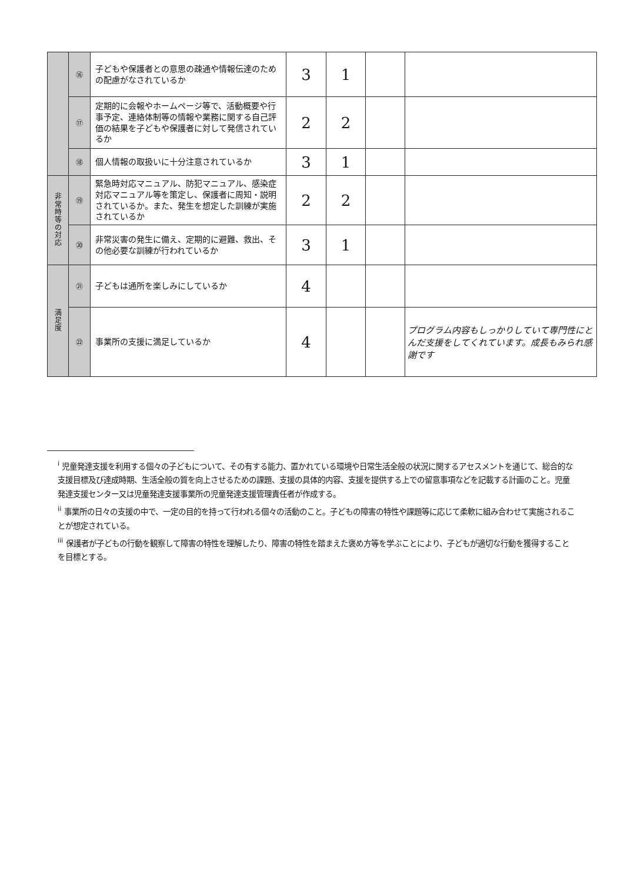| | ⑯ | 子どもや保護者との意思の疎通や情報伝達のための配慮がなされているか | 3 | 1 | | |
| | ⑰ | 定期的に会報やホームページ等で、活動概要や行事予定、連絡体制等の情報や業務に関する自己評価の結果を子どもや保護者に対して発信されているか | 2 | 2 | | |
| | ⑱ | 個人情報の取扱いに十分注意されているか | 3 | 1 | | |
| 非 常 時 等 の 対 応 | ⑲ | 緊急時対応マニュアル、防犯マニュアル、感染症対応マニュアル等を策定し、保護者に周知・説明されているか。また、発生を想定した訓練が実施されているか | 2 | 2 | | |
| | ⑳ | 非常災害の発生に備え、定期的に避難、救出、その他必要な訓練が行われているか | 3 | 1 | | |
| 満 足 度 | ㉑ | 子どもは通所を楽しみにしているか | 4 | | | |
| | ㉒ | 事業所の支援に満足しているか | 4 | | | プログラム内容もしっかりしていて専門性にとんだ支援をしてくれています。成長もみられ感謝です |
<sup>i</sup> 児童発達支援を利用する個々の子どもについて、その有する能力、置かれている環境や日常生活全般の状況に関するアセスメントを通じて、総合的な支援目標及び達成時期、生活全般の質を向上させるための課題、支援の具体的内容、支援を提供する上での留意事項などを記載する計画のこと。児童発達支援センター又は児童発達支援事業所の児童発達支援管理責任者が作成する。
<sup>ii</sup> 事業所の日々の支援の中で、一定の目的を持って行われる個々の活動のこと。子どもの障害の特性や課題等に応じて柔軟に組み合わせて実施されることが想定されている。
<sup>iii</sup> 保護者が子どもの行動を観察して障害の特性を理解したり、障害の特性を踏まえた褒め方等を学ぶことにより、子どもが適切な行動を獲得することを目標とする。